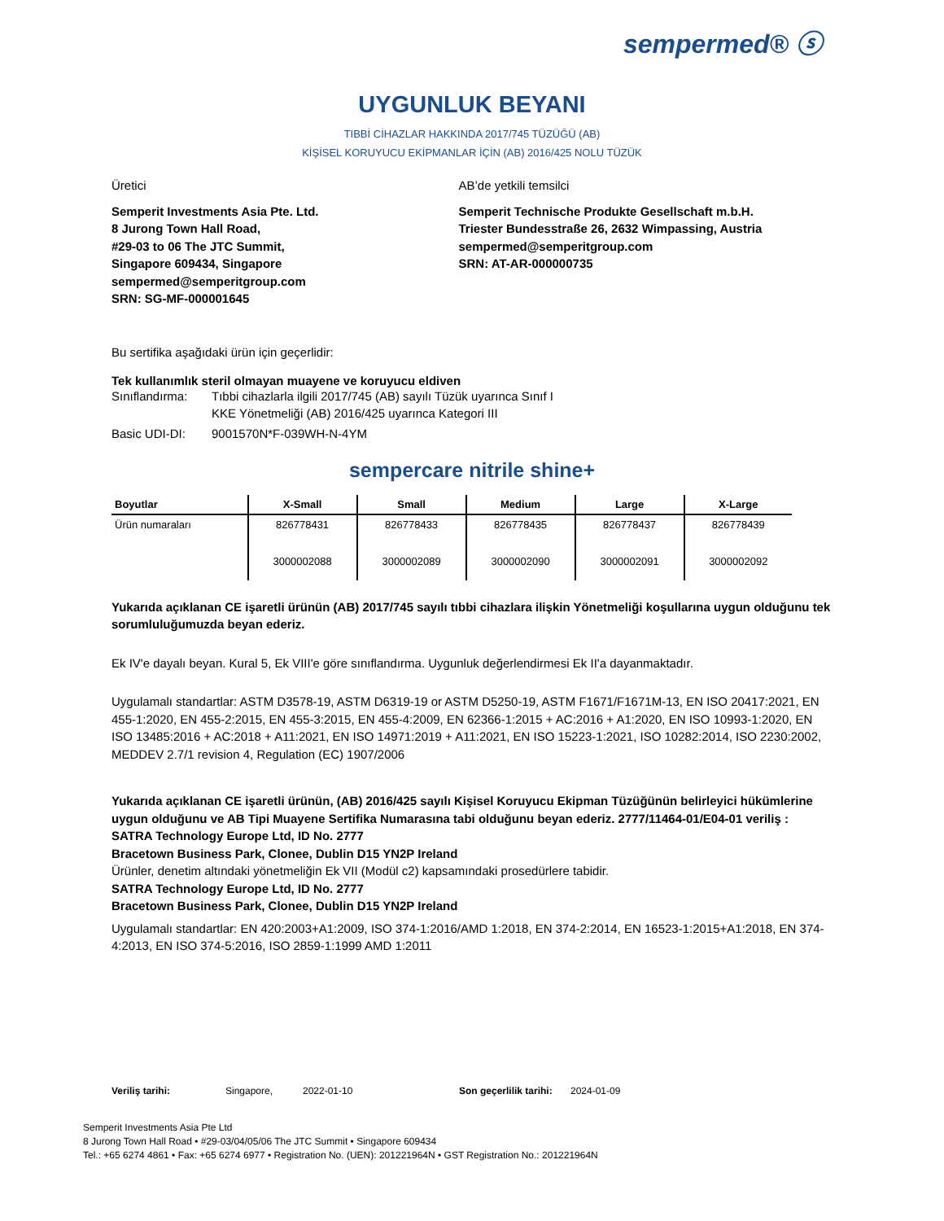sempermed® ⓢ
UYGUNLUK BEYANI
TIBBİ CİHAZLAR HAKKINDA 2017/745 TÜZÜĞÜ (AB)
KİŞİSEL KORUYUCU EKİPMANLAR İÇİN (AB) 2016/425 NOLU TÜZÜK
Üretici
Semperit Investments Asia Pte. Ltd.
8 Jurong Town Hall Road,
#29-03 to 06 The JTC Summit,
Singapore 609434, Singapore
sempermed@semperitgroup.com
SRN: SG-MF-000001645
AB’de yetkili temsilci
Semperit Technische Produkte Gesellschaft m.b.H.
Triester Bundesstraße 26, 2632 Wimpassing, Austria
sempermed@semperitgroup.com
SRN: AT-AR-000000735
Bu sertifika aşağıdaki ürün için geçerlidir:
Tek kullanımlık steril olmayan muayene ve koruyucu eldiven
Sınıflandırma:
Tıbbi cihazlarla ilgili 2017/745 (AB) sayılı Tüzük uyarınca Sınıf I
KKE Yönetmeliği (AB) 2016/425 uyarınca Kategori III
Basic UDI-DI: 9001570N*F-039WH-N-4YM
sempercare nitrile shine+
| Boyutlar | X-Small | Small | Medium | Large | X-Large |
| --- | --- | --- | --- | --- | --- |
| Ürün numaraları | 826778431 3000002088 | 826778433 3000002089 | 826778435 3000002090 | 826778437 3000002091 | 826778439 3000002092 |
Yukarıda açıklanan CE işaretli ürünün (AB) 2017/745 sayılı tıbbi cihazlara ilişkin Yönetmeliği koşullarına uygun olduğunu tek sorumluluğumuzda beyan ederiz.
Ek IV'e dayalı beyan. Kural 5, Ek VIII'e göre sınıflandırma. Uygunluk değerlendirmesi Ek II'a dayanmaktadır.
Uygulamalı standartlar: ASTM D3578-19, ASTM D6319-19 or ASTM D5250-19, ASTM F1671/F1671M-13, EN ISO 20417:2021, EN 455-1:2020, EN 455-2:2015, EN 455-3:2015, EN 455-4:2009, EN 62366-1:2015 + AC:2016 + A1:2020, EN ISO 10993-1:2020, EN ISO 13485:2016 + AC:2018 + A11:2021, EN ISO 14971:2019 + A11:2021, EN ISO 15223-1:2021, ISO 10282:2014, ISO 2230:2002, MEDDEV 2.7/1 revision 4, Regulation (EC) 1907/2006
Yukarıda açıklanan CE işaretli ürünün, (AB) 2016/425 sayılı Kişisel Koruyucu Ekipman Tüzüğünün belirleyici hükümlerine uygun olduğunu ve AB Tipi Muayene Sertifika Numarasına tabi olduğunu beyan ederiz. 2777/11464-01/E04-01 veriliş :
SATRA Technology Europe Ltd, ID No. 2777
Bracetown Business Park, Clonee, Dublin D15 YN2P Ireland
Ürünler, denetim altındaki yönetmeliğin Ek VII (Modül c2) kapsamındaki prosedürlere tabidir.
SATRA Technology Europe Ltd, ID No. 2777
Bracetown Business Park, Clonee, Dublin D15 YN2P Ireland
Uygulamalı standartlar: EN 420:2003+A1:2009, ISO 374-1:2016/AMD 1:2018, EN 374-2:2014, EN 16523-1:2015+A1:2018, EN 374-4:2013, EN ISO 374-5:2016, ISO 2859-1:1999 AMD 1:2011
Veriliş tarihi: Singapore, 2022-01-10 Son geçerlilik tarihi: 2024-01-09
Semperit Investments Asia Pte Ltd
8 Jurong Town Hall Road • #29-03/04/05/06 The JTC Summit • Singapore 609434
Tel.: +65 6274 4861 • Fax: +65 6274 6977 • Registration No. (UEN): 201221964N • GST Registration No.: 201221964N